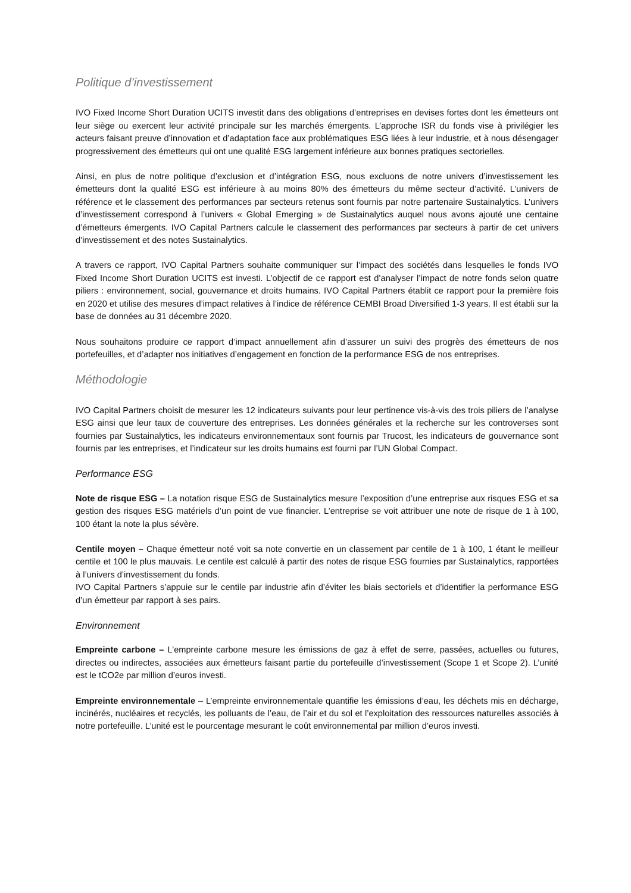Politique d’investissement
IVO Fixed Income Short Duration UCITS investit dans des obligations d’entreprises en devises fortes dont les émetteurs ont leur siège ou exercent leur activité principale sur les marchés émergents. L’approche ISR du fonds vise à privilégier les acteurs faisant preuve d’innovation et d’adaptation face aux problématiques ESG liées à leur industrie, et à nous désengager progressivement des émetteurs qui ont une qualité ESG largement inférieure aux bonnes pratiques sectorielles.
Ainsi, en plus de notre politique d’exclusion et d’intégration ESG, nous excluons de notre univers d’investissement les émetteurs dont la qualité ESG est inférieure à au moins 80% des émetteurs du même secteur d’activité. L’univers de référence et le classement des performances par secteurs retenus sont fournis par notre partenaire Sustainalytics. L’univers d’investissement correspond à l’univers « Global Emerging » de Sustainalytics auquel nous avons ajouté une centaine d’émetteurs émergents. IVO Capital Partners calcule le classement des performances par secteurs à partir de cet univers d’investissement et des notes Sustainalytics.
A travers ce rapport, IVO Capital Partners souhaite communiquer sur l’impact des sociétés dans lesquelles le fonds IVO Fixed Income Short Duration UCITS est investi. L’objectif de ce rapport est d’analyser l’impact de notre fonds selon quatre piliers : environnement, social, gouvernance et droits humains. IVO Capital Partners établit ce rapport pour la première fois en 2020 et utilise des mesures d’impact relatives à l’indice de référence CEMBI Broad Diversified 1-3 years. Il est établi sur la base de données au 31 décembre 2020.
Nous souhaitons produire ce rapport d’impact annuellement afin d’assurer un suivi des progrès des émetteurs de nos portefeuilles, et d’adapter nos initiatives d’engagement en fonction de la performance ESG de nos entreprises.
Méthodologie
IVO Capital Partners choisit de mesurer les 12 indicateurs suivants pour leur pertinence vis-à-vis des trois piliers de l’analyse ESG ainsi que leur taux de couverture des entreprises. Les données générales et la recherche sur les controverses sont fournies par Sustainalytics, les indicateurs environnementaux sont fournis par Trucost, les indicateurs de gouvernance sont fournis par les entreprises, et l’indicateur sur les droits humains est fourni par l’UN Global Compact.
Performance ESG
Note de risque ESG – La notation risque ESG de Sustainalytics mesure l’exposition d’une entreprise aux risques ESG et sa gestion des risques ESG matériels d’un point de vue financier. L’entreprise se voit attribuer une note de risque de 1 à 100, 100 étant la note la plus sévère.
Centile moyen – Chaque émetteur noté voit sa note convertie en un classement par centile de 1 à 100, 1 étant le meilleur centile et 100 le plus mauvais. Le centile est calculé à partir des notes de risque ESG fournies par Sustainalytics, rapportées à l’univers d’investissement du fonds.
IVO Capital Partners s’appuie sur le centile par industrie afin d’éviter les biais sectoriels et d’identifier la performance ESG d’un émetteur par rapport à ses pairs.
Environnement
Empreinte carbone – L’empreinte carbone mesure les émissions de gaz à effet de serre, passées, actuelles ou futures, directes ou indirectes, associées aux émetteurs faisant partie du portefeuille d’investissement (Scope 1 et Scope 2). L’unité est le tCO2e par million d’euros investi.
Empreinte environnementale – L’empreinte environnementale quantifie les émissions d’eau, les déchets mis en décharge, incinérés, nucléaires et recyclés, les polluants de l’eau, de l’air et du sol et l’exploitation des ressources naturelles associés à notre portefeuille. L’unité est le pourcentage mesurant le coût environnemental par million d’euros investi.